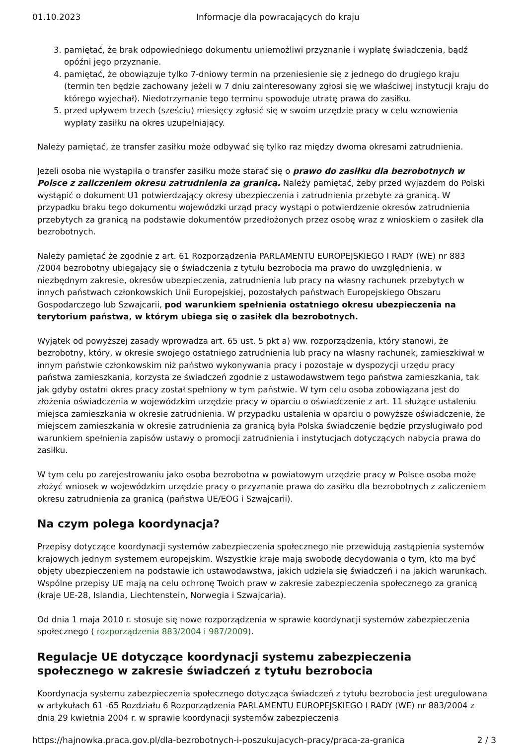01.10.2023 Informacje dla powracających do kraju
3. pamiętać, że brak odpowiedniego dokumentu uniemożliwi przyznanie i wypłatę świadczenia, bądź opóźni jego przyznanie.
4. pamiętać, że obowiązuje tylko 7-dniowy termin na przeniesienie się z jednego do drugiego kraju (termin ten będzie zachowany jeżeli w 7 dniu zainteresowany zgłosi się we właściwej instytucji kraju do którego wyjechał). Niedotrzymanie tego terminu spowoduje utratę prawa do zasiłku.
5. przed upływem trzech (sześciu) miesięcy zgłosić się w swoim urzędzie pracy w celu wznowienia wypłaty zasiłku na okres uzupełniający.
Należy pamiętać, że transfer zasiłku może odbywać się tylko raz między dwoma okresami zatrudnienia.
Jeżeli osoba nie wystąpiła o transfer zasiłku może starać się o prawo do zasiłku dla bezrobotnych w Polsce z zaliczeniem okresu zatrudnienia za granicą. Należy pamiętać, żeby przed wyjazdem do Polski wystąpić o dokument U1 potwierdzający okresy ubezpieczenia i zatrudnienia przebyte za granicą. W przypadku braku tego dokumentu wojewódzki urząd pracy wystąpi o potwierdzenie okresów zatrudnienia przebytych za granicą na podstawie dokumentów przedłożonych przez osobę wraz z wnioskiem o zasiłek dla bezrobotnych.
Należy pamiętać że zgodnie z art. 61 Rozporządzenia PARLAMENTU EUROPEJSKIEGO I RADY (WE) nr 883 /2004 bezrobotny ubiegający się o świadczenia z tytułu bezrobocia ma prawo do uwzględnienia, w niezbędnym zakresie, okresów ubezpieczenia, zatrudnienia lub pracy na własny rachunek przebytych w innych państwach członkowskich Unii Europejskiej, pozostałych państwach Europejskiego Obszaru Gospodarczego lub Szwajcarii, pod warunkiem spełnienia ostatniego okresu ubezpieczenia na terytorium państwa, w którym ubiega się o zasiłek dla bezrobotnych.
Wyjątek od powyższej zasady wprowadza art. 65 ust. 5 pkt a) ww. rozporządzenia, który stanowi, że bezrobotny, który, w okresie swojego ostatniego zatrudnienia lub pracy na własny rachunek, zamieszkiwał w innym państwie członkowskim niż państwo wykonywania pracy i pozostaje w dyspozycji urzędu pracy państwa zamieszkania, korzysta ze świadczeń zgodnie z ustawodawstwem tego państwa zamieszkania, tak jak gdyby ostatni okres pracy został spełniony w tym państwie. W tym celu osoba zobowiązana jest do złożenia oświadczenia w wojewódzkim urzędzie pracy w oparciu o oświadczenie z art. 11 służące ustaleniu miejsca zamieszkania w okresie zatrudnienia. W przypadku ustalenia w oparciu o powyższe oświadczenie, że miejscem zamieszkania w okresie zatrudnienia za granicą była Polska świadczenie będzie przysługiwało pod warunkiem spełnienia zapisów ustawy o promocji zatrudnienia i instytucjach dotyczących nabycia prawa do zasiłku.
W tym celu po zarejestrowaniu jako osoba bezrobotna w powiatowym urzędzie pracy w Polsce osoba może złożyć wniosek w wojewódzkim urzędzie pracy o przyznanie prawa do zasiłku dla bezrobotnych z zaliczeniem okresu zatrudnienia za granicą (państwa UE/EOG i Szwajcarii).
Na czym polega koordynacja?
Przepisy dotyczące koordynacji systemów zabezpieczenia społecznego nie przewidują zastąpienia systemów krajowych jednym systemem europejskim. Wszystkie kraje mają swobodę decydowania o tym, kto ma być objęty ubezpieczeniem na podstawie ich ustawodawstwa, jakich udziela się świadczeń i na jakich warunkach. Wspólne przepisy UE mają na celu ochronę Twoich praw w zakresie zabezpieczenia społecznego za granicą (kraje UE-28, Islandia, Liechtenstein, Norwegia i Szwajcaria).
Od dnia 1 maja 2010 r. stosuje się nowe rozporządzenia w sprawie koordynacji systemów zabezpieczenia społecznego ( rozporządzenia 883/2004 i 987/2009).
Regulacje UE dotyczące koordynacji systemu zabezpieczenia społecznego w zakresie świadczeń z tytułu bezrobocia
Koordynacja systemu zabezpieczenia społecznego dotycząca świadczeń z tytułu bezrobocia jest uregulowana w artykułach 61 -65 Rozdziału 6 Rozporządzenia PARLAMENTU EUROPEJSKIEGO I RADY (WE) nr 883/2004 z dnia 29 kwietnia 2004 r. w sprawie koordynacji systemów zabezpieczenia
https://hajnowka.praca.gov.pl/dla-bezrobotnych-i-poszukujacych-pracy/praca-za-granica 2 / 3